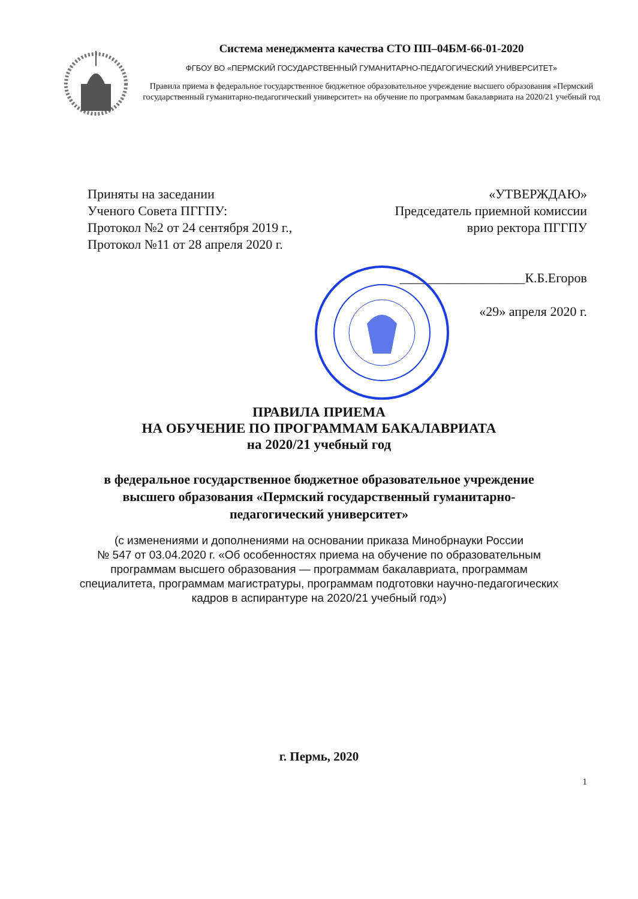Система менеджмента качества СТО ПП–04БМ-66-01-2020
ФГБОУ ВО «ПЕРМСКИЙ ГОСУДАРСТВЕННЫЙ ГУМАНИТАРНО-ПЕДАГОГИЧЕСКИЙ УНИВЕРСИТЕТ»
Правила приема в федеральное государственное бюджетное образовательное учреждение высшего образования «Пермский государственный гуманитарно-педагогический университет» на обучение по программам бакалавриата на 2020/21 учебный год
Приняты на заседании
Ученого Совета ПГГПУ:
Протокол №2 от 24 сентября 2019 г.,
Протокол №11 от 28 апреля 2020 г.
«УТВЕРЖДАЮ»
Председатель приемной комиссии
врио ректора ПГГПУ
___________________К.Б.Егоров
«29» апреля 2020 г.
ПРАВИЛА ПРИЕМА
НА ОБУЧЕНИЕ ПО ПРОГРАММАМ БАКАЛАВРИАТА
на 2020/21 учебный год
в федеральное государственное бюджетное образовательное учреждение
высшего образования «Пермский государственный гуманитарно-
педагогический университет»
(с изменениями и дополнениями на основании приказа Минобрнауки России
№ 547 от 03.04.2020 г. «Об особенностях приема на обучение по образовательным
программам высшего образования — программам бакалавриата, программам
специалитета, программам магистратуры, программам подготовки научно-педагогических
кадров в аспирантуре на 2020/21 учебный год»)
г. Пермь, 2020
1